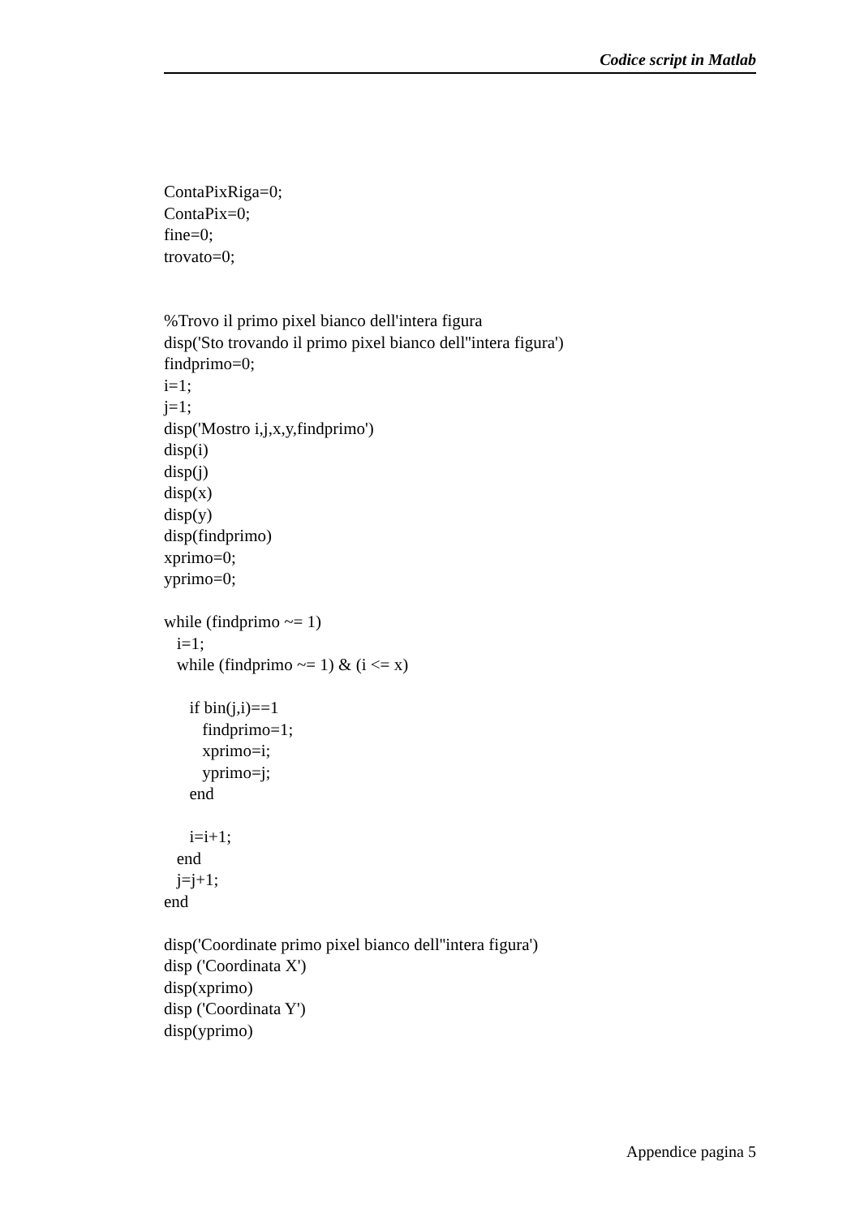Codice script in Matlab
ContaPixRiga=0;
ContaPix=0;
fine=0;
trovato=0;


%Trovo il primo pixel bianco dell'intera figura
disp('Sto trovando il primo pixel bianco dell''intera figura')
findprimo=0;
i=1;
j=1;
disp('Mostro i,j,x,y,findprimo')
disp(i)
disp(j)
disp(x)
disp(y)
disp(findprimo)
xprimo=0;
yprimo=0;

while (findprimo ~= 1)
   i=1;
   while (findprimo ~= 1) & (i <= x)

      if bin(j,i)==1
         findprimo=1;
         xprimo=i;
         yprimo=j;
      end

      i=i+1;
   end
   j=j+1;
end

disp('Coordinate primo pixel bianco dell''intera figura')
disp ('Coordinata X')
disp(xprimo)
disp ('Coordinata Y')
disp(yprimo)
Appendice pagina 5